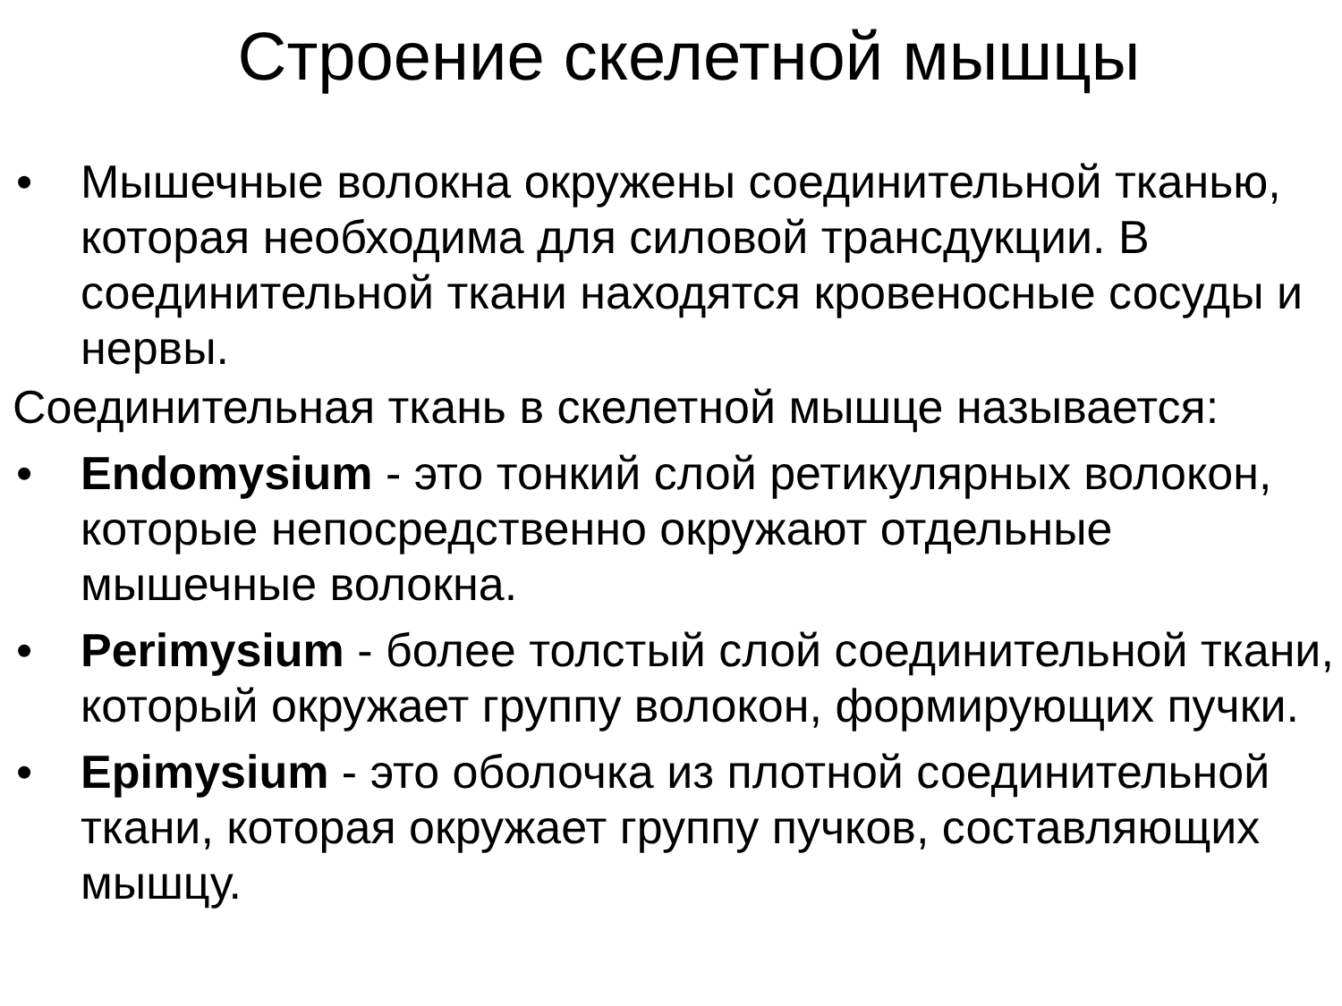Строение скелетной мышцы
• Мышечные волокна окружены соединительной тканью, которая необходима для силовой трансдукции. В соединительной ткани находятся кровеносные сосуды и нервы.
Соединительная ткань в скелетной мышце называется:
• Endomysium - это тонкий слой ретикулярных волокон, которые непосредственно окружают отдельные мышечные волокна.
• Perimysium - более толстый слой соединительной ткани, который окружает группу волокон, формирующих пучки.
• Epimysium - это оболочка из плотной соединительной ткани, которая окружает группу пучков, составляющих мышцу.